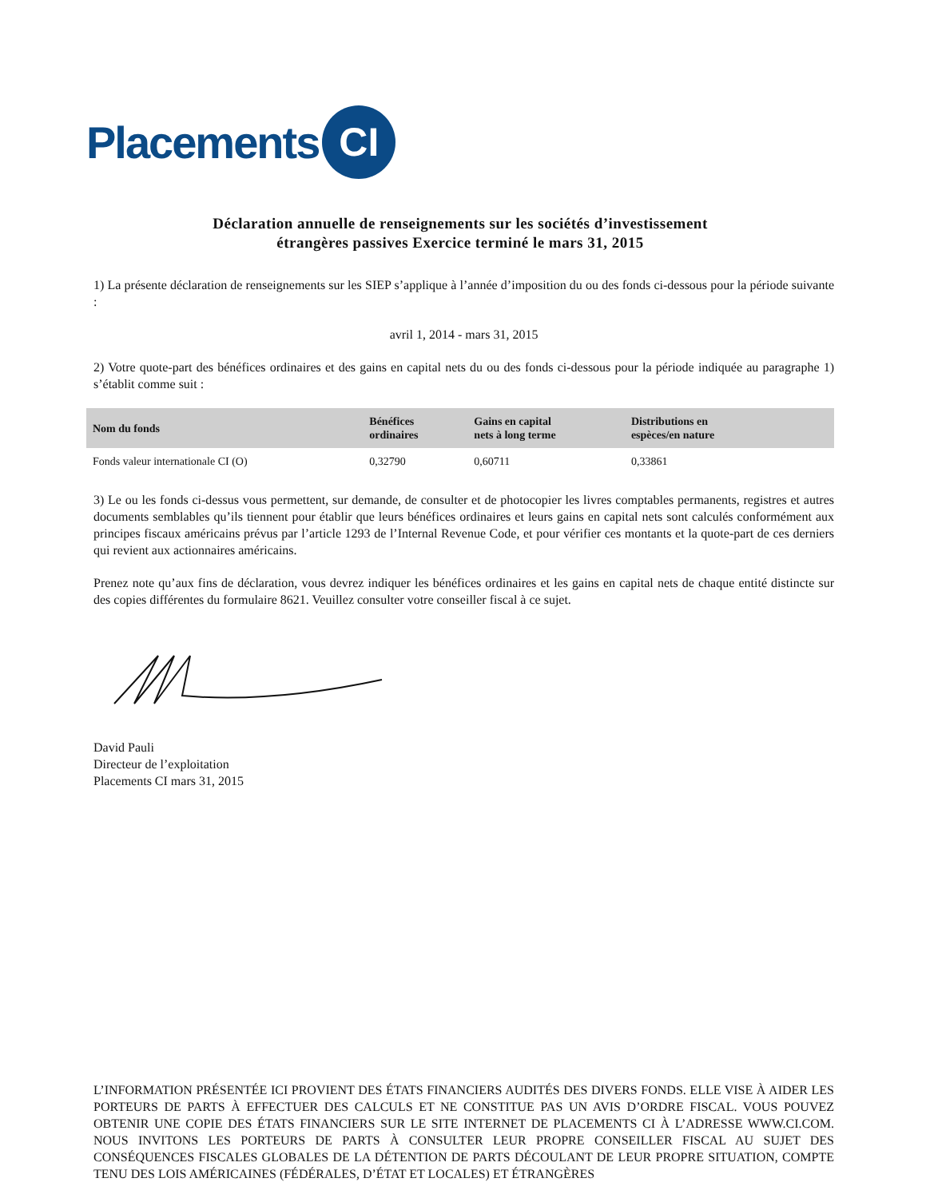Placements CI
Déclaration annuelle de renseignements sur les sociétés d’investissement étrangères passives Exercice terminé le mars 31, 2015
1) La présente déclaration de renseignements sur les SIEP s’applique à l’année d’imposition du ou des fonds ci-dessous pour la période suivante :
avril 1, 2014 - mars 31, 2015
2) Votre quote-part des bénéfices ordinaires et des gains en capital nets du ou des fonds ci-dessous pour la période indiquée au paragraphe 1) s’établit comme suit :
| Nom du fonds | Bénéfices ordinaires | Gains en capital nets à long terme | Distributions en espèces/en nature |
| --- | --- | --- | --- |
| Fonds valeur internationale CI (O) | 0,32790 | 0,60711 | 0,33861 |
3) Le ou les fonds ci-dessus vous permettent, sur demande, de consulter et de photocopier les livres comptables permanents, registres et autres documents semblables qu’ils tiennent pour établir que leurs bénéfices ordinaires et leurs gains en capital nets sont calculés conformément aux principes fiscaux américains prévus par l’article 1293 de l’Internal Revenue Code, et pour vérifier ces montants et la quote-part de ces derniers qui revient aux actionnaires américains.
Prenez note qu’aux fins de déclaration, vous devrez indiquer les bénéfices ordinaires et les gains en capital nets de chaque entité distincte sur des copies différentes du formulaire 8621. Veuillez consulter votre conseiller fiscal à ce sujet.
David Pauli
Directeur de l’exploitation
Placements CI mars 31, 2015
L’INFORMATION PRÉSENTÉE ICI PROVIENT DES ÉTATS FINANCIERS AUDITÉS DES DIVERS FONDS. ELLE VISE À AIDER LES PORTEURS DE PARTS À EFFECTUER DES CALCULS ET NE CONSTITUE PAS UN AVIS D’ORDRE FISCAL. VOUS POUVEZ OBTENIR UNE COPIE DES ÉTATS FINANCIERS SUR LE SITE INTERNET DE PLACEMENTS CI À L’ADRESSE WWW.CI.COM. NOUS INVITONS LES PORTEURS DE PARTS À CONSULTER LEUR PROPRE CONSEILLER FISCAL AU SUJET DES CONSÉQUENCES FISCALES GLOBALES DE LA DÉTENTION DE PARTS DÉCOULANT DE LEUR PROPRE SITUATION, COMPTE TENU DES LOIS AMÉRICAINES (FÉDÉRALES, D’ÉTAT ET LOCALES) ET ÉTRANGÈRES